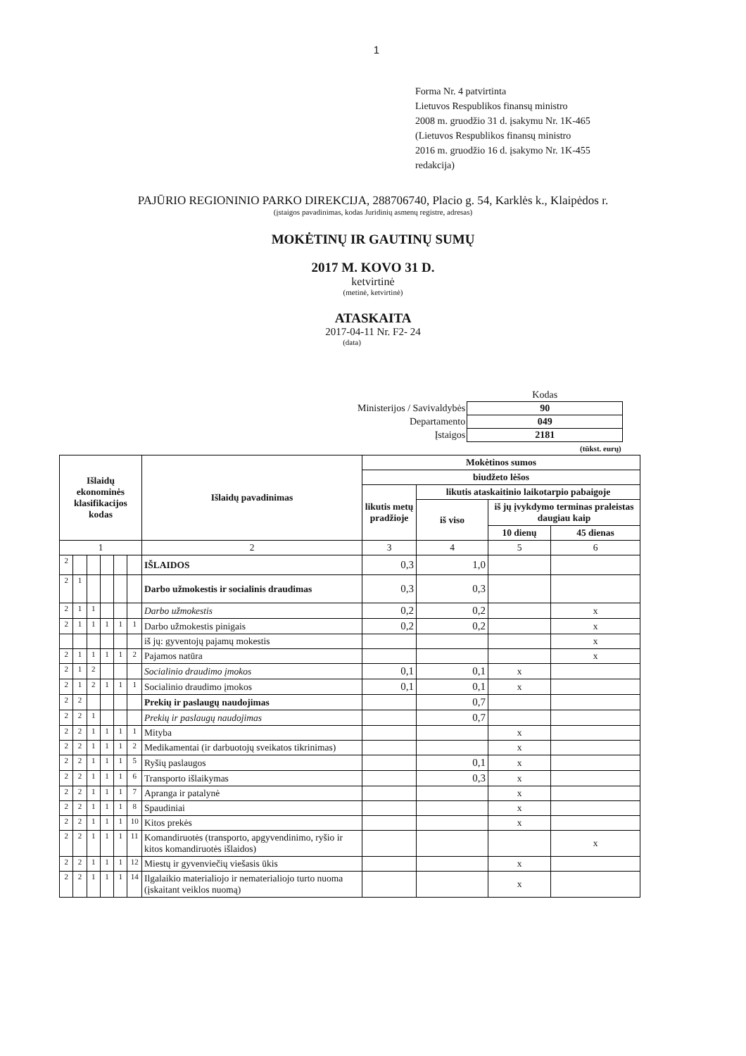1
Forma Nr. 4 patvirtinta
Lietuvos Respublikos finansų ministro
2008 m. gruodžio 31 d. įsakymu Nr. 1K-465
(Lietuvos Respublikos finansų ministro
2016 m. gruodžio 16 d. įsakymo Nr. 1K-455
redakcija)
PAJŪRIO REGIONINIO PARKO DIREKCIJA, 288706740, Placio g. 54, Karklės k., Klaipėdos r.
(įstaigos pavadinimas, kodas Juridinių asmenų registre, adresas)
MOKĖTINŲ IR GAUTINŲ SUMŲ
2017 M. KOVO 31 D.
ketvirtinė
(metinė, ketvirtinė)
ATASKAITA
2017-04-11 Nr. F2- 24
(data)
| | Kodas |
| Ministerijos / Savivaldybės | 90 |
| Departamento | 049 |
| Įstaigos | 2181 |
| | (tūkst. eurų) |
| Išlaidų ekonominės klasifikacijos kodas | | | | | | Išlaidų pavadinimas | Mokėtinos sumos | | | |
| --- | --- | --- | --- | --- | --- | --- | --- | --- | --- | --- |
| | | | | | | | biudžeto lėšos | | | |
| | | | | | | | likutis metų pradžioje | likutis ataskaitinio laikotarpio pabaigoje | | |
| | | | | | | | | iš viso | iš jų įvykdymo terminas praleistas daugiau kaip | |
| | | | | | | | | | 10 dienų | 45 dienas |
| 1 | | | | | | 2 | 3 | 4 | 5 | 6 |
| 2 | | | | | | IŠLAIDOS | 0,3 | 1,0 | | |
| 2 | 1 | | | | | Darbo užmokestis ir socialinis draudimas | 0,3 | 0,3 | | |
| 2 | 1 | 1 | | | | Darbo užmokestis | 0,2 | 0,2 | | x |
| 2 | 1 | 1 | 1 | 1 | 1 | Darbo užmokestis pinigais | 0,2 | 0,2 | | x |
| | | | | | | iš jų: gyventojų pajamų mokestis | | | | x |
| 2 | 1 | 1 | 1 | 1 | 2 | Pajamos natūra | | | | x |
| 2 | 1 | 2 | | | | Socialinio draudimo įmokos | 0,1 | 0,1 | x | |
| 2 | 1 | 2 | 1 | 1 | 1 | Socialinio draudimo įmokos | 0,1 | 0,1 | x | |
| 2 | 2 | | | | | Prekių ir paslaugų naudojimas | | 0,7 | | |
| 2 | 2 | 1 | | | | Prekių ir paslaugų naudojimas | | 0,7 | | |
| 2 | 2 | 1 | 1 | 1 | 1 | Mityba | | | x | |
| 2 | 2 | 1 | 1 | 1 | 2 | Medikamentai (ir darbuotojų sveikatos tikrinimas) | | | x | |
| 2 | 2 | 1 | 1 | 1 | 5 | Ryšių paslaugos | | 0,1 | x | |
| 2 | 2 | 1 | 1 | 1 | 6 | Transporto išlaikymas | | 0,3 | x | |
| 2 | 2 | 1 | 1 | 1 | 7 | Apranga ir patalynė | | | x | |
| 2 | 2 | 1 | 1 | 1 | 8 | Spaudiniai | | | x | |
| 2 | 2 | 1 | 1 | 1 | 10 | Kitos prekės | | | x | |
| 2 | 2 | 1 | 1 | 1 | 11 | Komandiruotės (transporto, apgyvendinimo, ryšio ir kitos komandiruotės išlaidos) | | | | x |
| 2 | 2 | 1 | 1 | 1 | 12 | Miestų ir gyvenviečių viešasis ūkis | | | x | |
| 2 | 2 | 1 | 1 | 1 | 14 | Ilgalaikio materialiojo ir nematerialiojo turto nuoma (įskaitant veiklos nuomą) | | | x | |